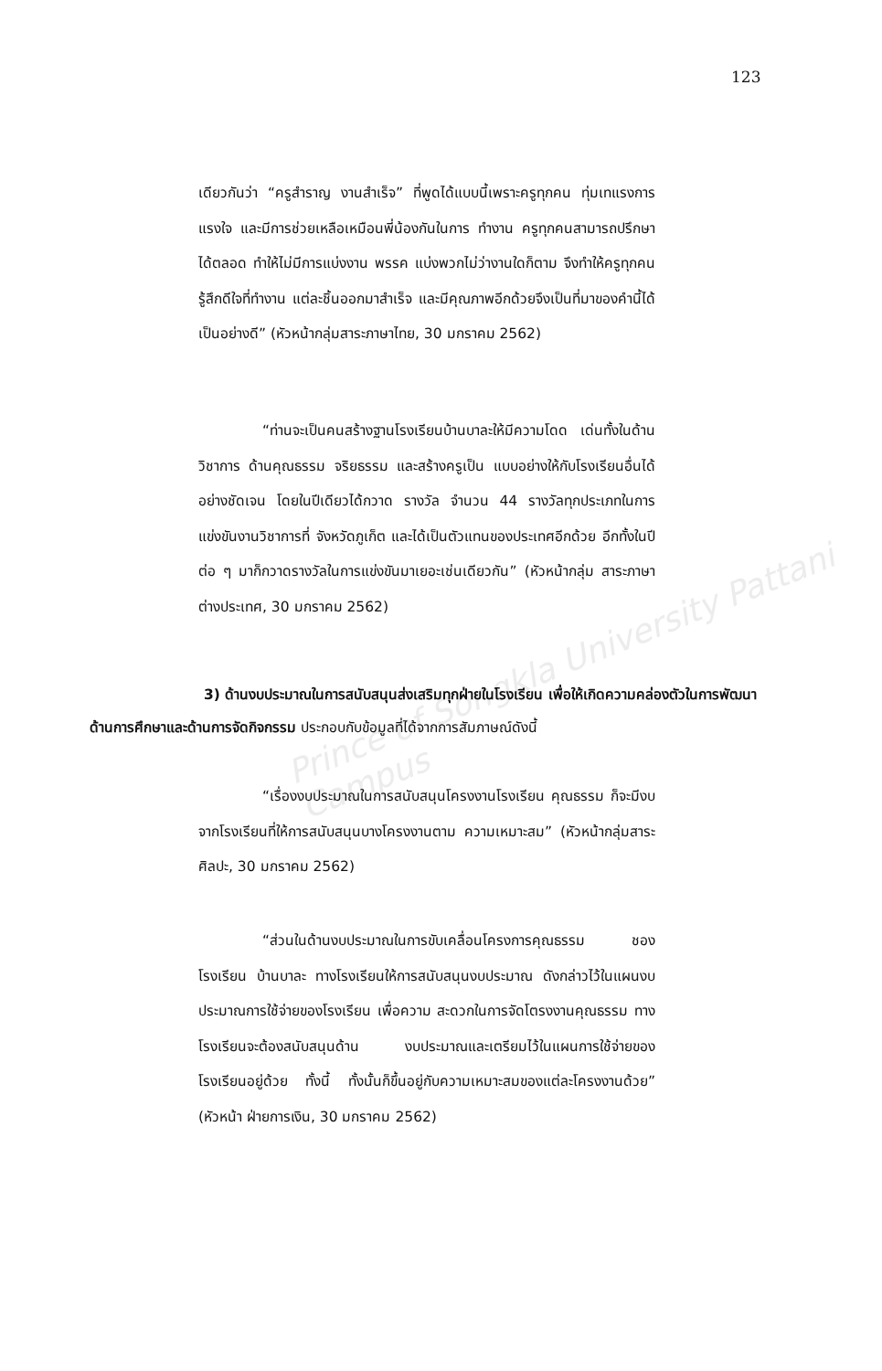Prince of Songkla University Pattani Campus
123
เดียวกันว่า “ครูสำราญ งานสำเร็จ” ที่พูดได้แบบนี้เพราะครูทุกคน ทุ่มเทแรงการ แรงใจ และมีการช่วยเหลือเหมือนพี่น้องกันในการ ทำงาน ครูทุกคนสามารถปรึกษาได้ตลอด ทำให้ไม่มีการแบ่งงาน พรรค แบ่งพวกไม่ว่างานใดก็ตาม จึงทำให้ครูทุกคนรู้สึกดีใจที่ทำงาน แต่ละชิ้นออกมาสำเร็จ และมีคุณภาพอีกด้วยจึงเป็นที่มาของคำนี้ได้ เป็นอย่างดี” (หัวหน้ากลุ่มสาระภาษาไทย, 30 มกราคม 2562)
“ท่านจะเป็นคนสร้างฐานโรงเรียนบ้านบาละให้มีความโดด เด่นทั้งในด้านวิชาการ ด้านคุณธรรม จริยธรรม และสร้างครูเป็น แบบอย่างให้กับโรงเรียนอื่นได้อย่างชัดเจน โดยในปีเดียวได้กวาด รางวัล จำนวน 44 รางวัลทุกประเภทในการแข่งขันงานวิชาการที่ จังหวัดภูเก็ต และได้เป็นตัวแทนของประเทศอีกด้วย อีกทั้งในปีต่อ ๆ มาก็กวาดรางวัลในการแข่งขันมาเยอะเช่นเดียวกัน” (หัวหน้ากลุ่ม สาระภาษาต่างประเทศ, 30 มกราคม 2562)
3) ด้านงบประมาณในการสนับสนุนส่งเสริมทุกฝ่ายในโรงเรียน เพื่อให้เกิดความคล่องตัวในการพัฒนาด้านการศึกษาและด้านการจัดกิจกรรม ประกอบกับข้อมูลที่ได้จากการสัมภาษณ์ดังนี้
“เรื่องงบประมาณในการสนับสนุนโครงงานโรงเรียน คุณธรรม ก็จะมีงบจากโรงเรียนที่ให้การสนับสนุนบางโครงงานตาม ความเหมาะสม” (หัวหน้ากลุ่มสาระศิลปะ, 30 มกราคม 2562)
“ส่วนในด้านงบประมาณในการขับเคลื่อนโครงการคุณธรรม ชองโรงเรียน บ้านบาละ ทางโรงเรียนให้การสนับสนุนงบประมาณ ดังกล่าวไว้ในแผนงบประมาณการใช้จ่ายของโรงเรียน เพื่อความ สะดวกในการจัดโตรงงานคุณธรรม ทางโรงเรียนจะต้องสนับสนุนด้าน งบประมาณและเตรียมไว้ในแผนการใช้จ่ายของโรงเรียนอยู่ด้วย ทั้งนี้ ทั้งนั้นก็ขึ้นอยู่กับความเหมาะสมของแต่ละโครงงานด้วย” (หัวหน้า ฝ่ายการเงิน, 30 มกราคม 2562)